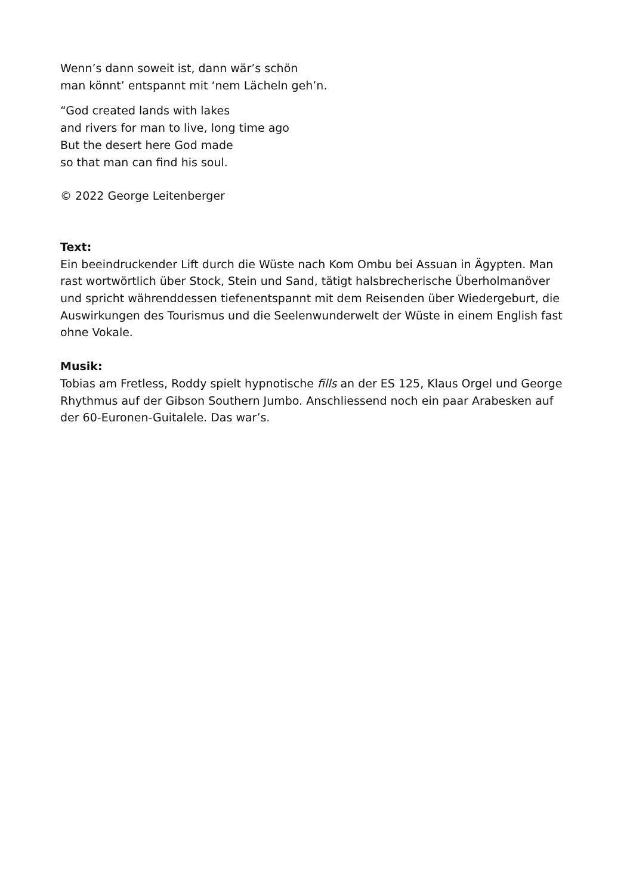Wenn’s dann soweit ist, dann wär’s schön
man könnt’ entspannt mit ‘nem Lächeln geh’n.
“God created lands with lakes
and rivers for man to live, long time ago
But the desert here God made
so that man can find his soul.
© 2022 George Leitenberger
Text:
Ein beeindruckender Lift durch die Wüste nach Kom Ombu bei Assuan in Ägypten. Man rast wortwörtlich über Stock, Stein und Sand, tätigt halsbrecherische Überholmanöver und spricht währenddessen tiefenentspannt mit dem Reisenden über Wiedergeburt, die Auswirkungen des Tourismus und die Seelenwunderwelt der Wüste in einem English fast ohne Vokale.
Musik:
Tobias am Fretless, Roddy spielt hypnotische fills an der ES 125, Klaus Orgel und George Rhythmus auf der Gibson Southern Jumbo. Anschliessend noch ein paar Arabesken auf der 60-Euronen-Guitalele. Das war’s.